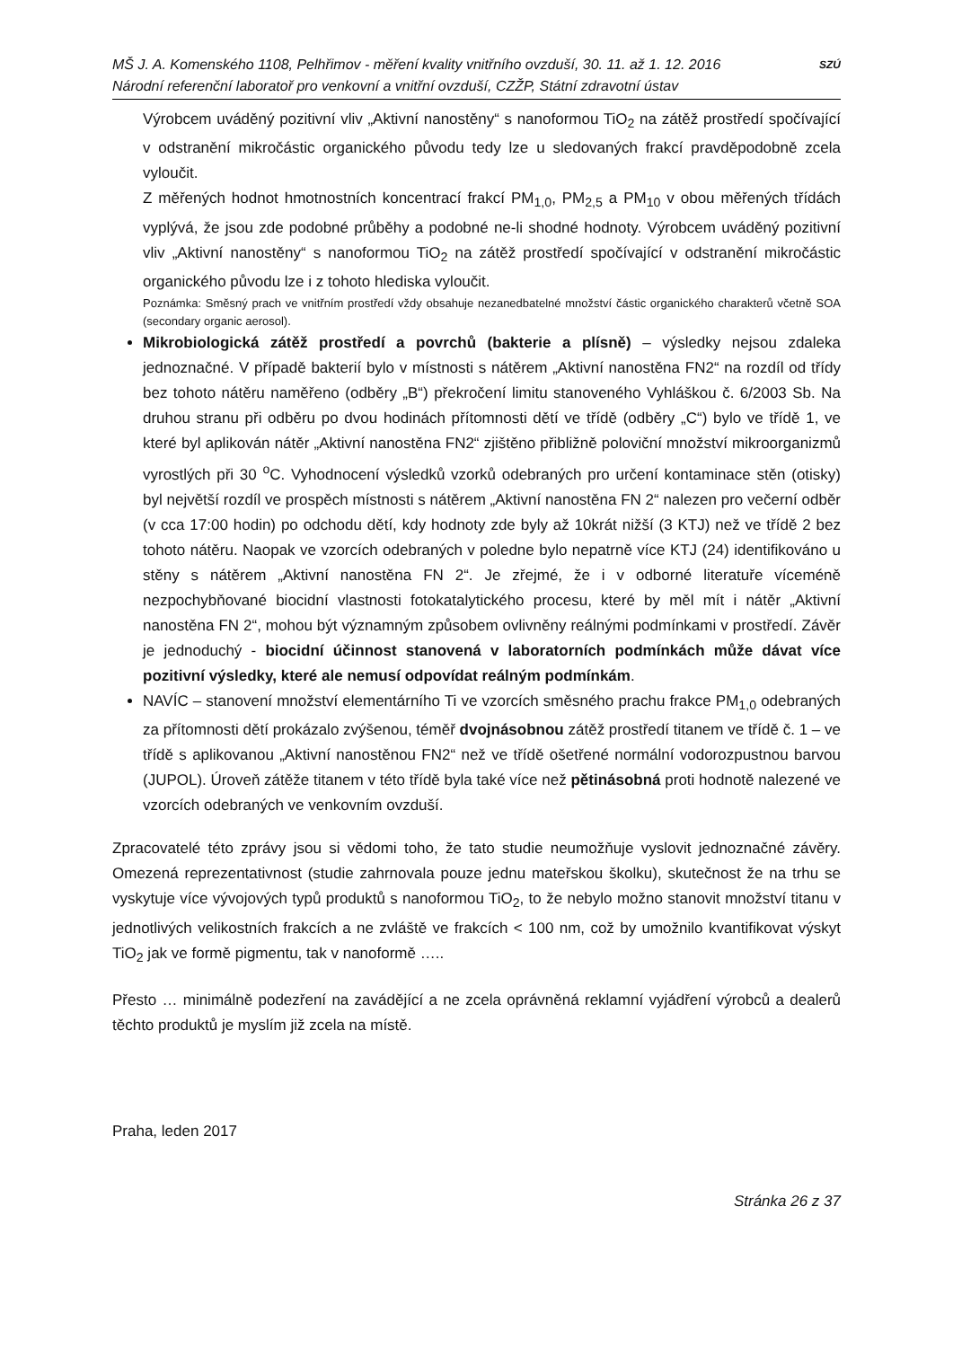MŠ J. A. Komenského 1108, Pelhřimov - měření kvality vnitřního ovzduší, 30. 11. až 1. 12. 2016
Národní referenční laboratoř pro venkovní a vnitřní ovzduší, CZŽP, Státní zdravotní ústav
SZÚ
Výrobcem uváděný pozitivní vliv „Aktivní nanostěny“ s nanoformou TiO<sub>2</sub> na zátěž prostředí spočívající v odstranění mikročástic organického původu tedy lze u sledovaných frakcí pravděpodobně zcela vyloučit.
Z měřených hodnot hmotnostních koncentrací frakcí PM<sub>1,0</sub>, PM<sub>2,5</sub> a PM<sub>10</sub> v obou měřených třídách vyplývá, že jsou zde podobné průběhy a podobné ne-li shodné hodnoty. Výrobcem uváděný pozitivní vliv „Aktivní nanostěny“ s nanoformou TiO<sub>2</sub> na zátěž prostředí spočívající v odstranění mikročástic organického původu lze i z tohoto hlediska vyloučit.
Poznámka: Směsný prach ve vnitřním prostředí vždy obsahuje nezanedbatelné množství částic organického charakterů včetně SOA (secondary organic aerosol).
Mikrobiologická zátěž prostředí a povrchů (bakterie a plísně) – výsledky nejsou zdaleka jednoznačné. V případě bakterií bylo v místnosti s nátěrem „Aktivní nanostěna FN2“ na rozdíl od třídy bez tohoto nátěru naměřeno (odběry „B“) překročení limitu stanoveného Vyhláškou č. 6/2003 Sb. Na druhou stranu při odběru po dvou hodinách přítomnosti dětí ve třídě (odběry „C“) bylo ve třídě 1, ve které byl aplikován nátěr „Aktivní nanostěna FN2“ zjištěno přibližně poloviční množství mikroorganizmů vyrostlých při 30 <sup>o</sup>C. Vyhodnocení výsledků vzorků odebraných pro určení kontaminace stěn (otisky) byl největší rozdíl ve prospěch místnosti s nátěrem „Aktivní nanostěna FN 2“ nalezen pro večerní odběr (v cca 17:00 hodin) po odchodu dětí, kdy hodnoty zde byly až 10krát nižší (3 KTJ) než ve třídě 2 bez tohoto nátěru. Naopak ve vzorcích odebraných v poledne bylo nepatrně více KTJ (24) identifikováno u stěny s nátěrem „Aktivní nanostěna FN 2“. Je zřejmé, že i v odborné literatuře víceméně nezpochybňované biocidní vlastnosti fotokatalytického procesu, které by měl mít i nátěr „Aktivní nanostěna FN 2“, mohou být významným způsobem ovlivněny reálnými podmínkami v prostředí. Závěr je jednoduchý - biocidní účinnost stanovená v laboratorních podmínkách může dávat více pozitivní výsledky, které ale nemusí odpovídat reálným podmínkám.
NAVÍC – stanovení množství elementárního Ti ve vzorcích směsného prachu frakce PM<sub>1,0</sub> odebraných za přítomnosti dětí prokázalo zvýšenou, téměř dvojnásobnou zátěž prostředí titanem ve třídě č. 1 – ve třídě s aplikovanou „Aktivní nanostěnou FN2“ než ve třídě ošetřené normální vodorozpustnou barvou (JUPOL). Úroveň zátěže titanem v této třídě byla také více než pětinásobná proti hodnotě nalezené ve vzorcích odebraných ve venkovním ovzduší.
Zpracovatelé této zprávy jsou si vědomi toho, že tato studie neumožňuje vyslovit jednoznačné závěry. Omezená reprezentativnost (studie zahrnovala pouze jednu mateřskou školku), skutečnost že na trhu se vyskytuje více vývojových typů produktů s nanoformou TiO<sub>2</sub>, to že nebylo možno stanovit množství titanu v jednotlivých velikostních frakcích a ne zvláště ve frakcích < 100 nm, což by umožnilo kvantifikovat výskyt TiO<sub>2</sub> jak ve formě pigmentu, tak v nanoformě …..
Přesto … minimálně podezření na zavádějící a ne zcela oprávněná reklamní vyjádření výrobců a dealerů těchto produktů je myslím již zcela na místě.
Praha, leden 2017
Stránka 26 z 37